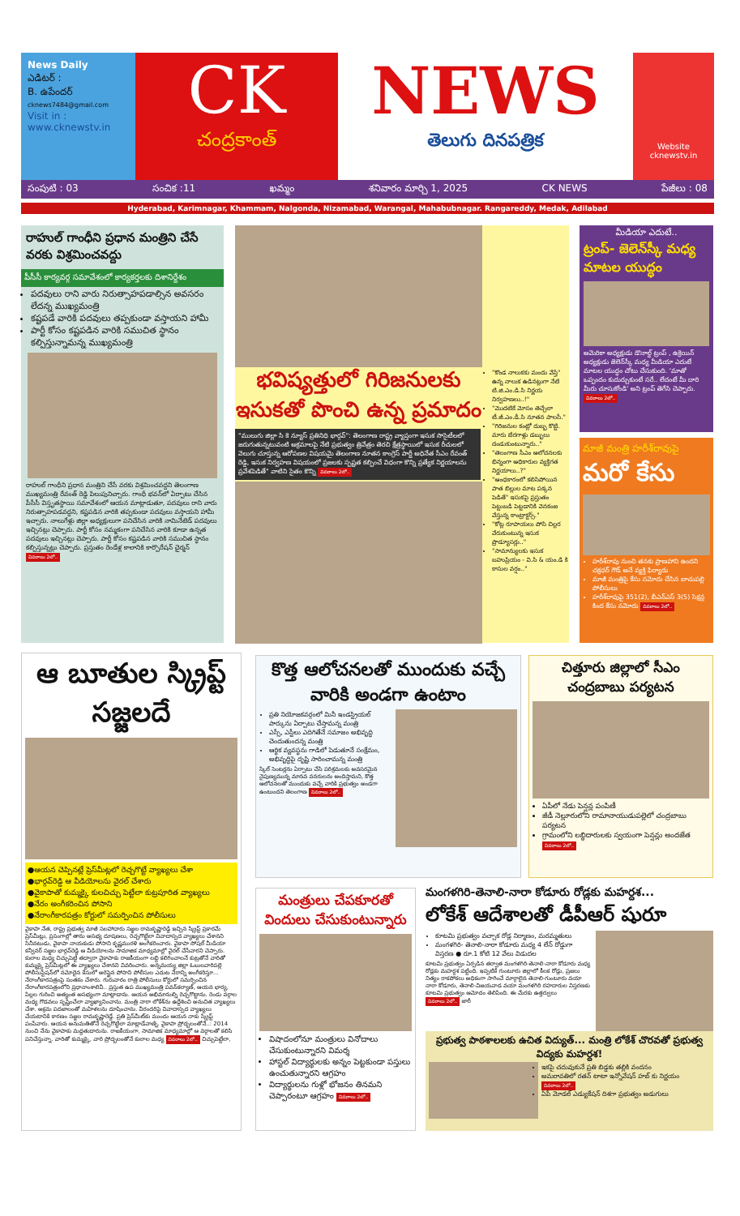News Daily
ఎడిటర్ :
B. ఉపేందర్
cknews7484@gmail.com
Visit in :
www.cknewstv.in
CK
చంద్రకాంత్
NEWS
తెలుగు దినపత్రిక
Website
cknewstv.in
సంపుటి : 03 సంచిక :11 ఖమ్మం శనివారం మార్చి 1, 2025 CK NEWS పేజీలు : 08
Hyderabad, Karimnagar, Khammam, Nalgonda, Nizamabad, Warangal, Mahabubnagar. Rangareddy, Medak, Adilabad
రాహుల్ గాంధీని ప్రధాన మంత్రిని చేసే వరకు విశ్రమించవద్దు
పీసీసీ కార్యవర్గ సమావేశంలో కార్యకర్తలకు దిశానిర్దేశం
పదవులు రాని వారు నిరుత్సాహపడాల్సిన అవసరం లేదన్న ముఖ్యమంత్రి
కష్టపడే వారికి పదవులు తప్పకుండా వస్తాయని హామీ
పార్టీ కోసం కష్టపడిన వారికి సముచిత స్థానం కల్పిస్తున్నామన్న ముఖ్యమంత్రి
రాహుల్ గాంధీని ప్రధాన మంత్రిని చేసే వరకు విశ్రమించవద్దని తెలంగాణ ముఖ్యమంత్రి రేవంత్ రెడ్డి పిలుపునిచ్చారు. గాంధీ భవన్‌లో ఏర్పాటు చేసిన పీసీసీ విస్తృతస్థాయి సమావేశంలో ఆయన మాట్లాడుతూ, పదవులు రాని వారు నిరుత్సాహపడవద్దని, కష్టపడిన వారికి తప్పకుండా పదవులు వస్తాయని హామీ ఇచ్చారు. నాలుగేళ్లు జిల్లా అధ్యక్షులుగా పనిచేసిన వారికి నామినేటెడ్ పదవులు ఇచ్చినట్లు చెప్పారు. పార్టీ కోసం నమ్మకంగా పనిచేసిన వారికి కూడా ఉన్నత పదవులు ఇచ్చినట్లు చెప్పారు. పార్టీ కోసం కష్టపడిన వారికి సముచిత స్థానం కల్పిస్తున్నట్లు చెప్పారు. ప్రస్తుతం రెండేళ్ల కాలానికి కార్పొరేషన్ ఛైర్మన్ వివరాలు 2లో..
భవిష్యత్తులో గిరిజనులకు ఇసుకతో పొంచి ఉన్న ప్రమాదం
"ములుగు జిల్లా సి కె న్యూస్ ప్రతినిధి భార్గవ్": తెలంగాణ రాష్ట్ర వ్యాప్తంగా ఇసుక సొసైటీలలో జరుగుతున్నటువంటి అక్రమాలపై నేటి ప్రభుత్వం త్రివేత్రం తెరచి క్షేత్రస్థాయిలో ఇసుక రీచులలో వెలుగు చూస్తున్న ఆరోపణల విషయమై తెలంగాణ నూతన కాంగ్రెస్ పార్టీ అధినేత సీఎం రేవంత్ రెడ్డి, ఇసుక నిర్వహణ విషయంలో ప్రజలకు స్పష్టత కల్పించే విధంగా కొన్ని ప్రత్యేక నిర్ణయాలను ప్రవేశపెడితే" వాటిని సైతం కొన్ని వివరాలు 2లో..
"కొండ నాలుకకు మందు వేస్తే" ఉన్న నాలుక ఉడినట్లుగా నేటి టి.జి.ఎం.డి.సి నిర్ణయ నిర్వహణలు..!"
"మొదటికే మోసం తెచ్చేలా టీ.జీ.ఎం.డీ.సి నూతన పాలసీ."
"గిరిజనుల కంట్లో దుబ్బ కొట్టి. మారు బేరగాళ్లు డబ్బులు దండుకుంటున్నారు.."
"తెలంగాణ సీఎం ఆలోచనలకు భిన్నంగా అధికారుల వ్యక్తిగత నిర్ణయాలు..?"
"అంధకారంలో కలిసిపోయిన పాత బిల్లుల మాట పక్కన పెడితే" ఇసుకపై ప్రస్తుతం పెట్టుబడి పెట్టడానికి వెనకంజ వేస్తున్న కాంట్రాక్టర్స్."
"కోట్ల రూపాయలు పోసి చిల్లర వేరుకుంటున్న ఇసుక ప్రొడ్యూసర్లు.."
"సామాన్యులకు ఇసుక బహుప్రియం - వి.సి & యం.డి కి కాసుల వర్షం.."
మీడియా ఎదుటే..
ట్రంప్- జెలెన్‌స్కీ మధ్య మాటల యుద్ధం
అమెరికా అధ్యక్షుడు డొనాల్డ్ ట్రంప్ , ఉక్రెయిన్ అధ్యక్షుడు జెలెన్‌స్కీ మధ్య మీడియా ఎదుటే మాటల యుద్ధం చోటు చేసుకుంది. 'మాతో ఒప్పందం కుదుర్చుకుంటే సరే.. లేదంటే మీ దారి మీరు చూసుకోండి' అని ట్రంప్ తెగేసి చెప్పారు. వివరాలు 2లో..
మాజీ మంత్రి హరీశ్‌రావుపై
మరో కేసు
హరీశ్‌రావు నుంచి తనకు ప్రాణహాని ఉందని చక్రధర్ గౌడ్ అనే వ్యక్తి ఫిర్యాదు
మాజీ మంత్రిపై కేసు నమోదు చేసిన బాచుపల్లి పోలీసులు
హరీశ్‌రావుపై 351(2), బీఎన్ఎస్ 3(5) సెక్షన్ల కింద కేసు నమోదు వివరాలు 2లో..
ఆ బూతుల స్క్రిప్ట్ సజ్జలదే
●ఆయన చెప్పినట్లే ప్రెస్‌మీట్లలో రెచ్చగొట్టే వ్యాఖ్యలు చేశా
●భార్గవ్‌రెడ్డి ఆ వీడియోలను వైరల్ చేశారు
●వైకాపాతో కుమ్మక్కై కులచిచ్చు పెట్టేలా కుట్రపూరిత వ్యాఖ్యలు
●నేరం అంగీకరించిన పోసాని
●నేరాంగీకారపత్రం కోర్టులో సమర్పించిన పోలీసులు
వైకాపా నేత, రాష్ట్ర ప్రభుత్వ మాజీ సలహాదారు సజ్జల రామకృష్ణారెడ్డి ఇచ్చిన స్క్రిప్ట్ ప్రకారమే ప్రెస్‌మీట్లు, ప్రసంగాల్లో తాను అసభ్య దూషణలు, రెచ్చగొట్టేలా వివాదాస్పద వ్యాఖ్యలు చేశానని సినీనటుడు, వైకాపా నాయకుడు పోసాని కృష్ణమురళి అంగీకరించారు. వైకాపా సోషల్ మీడియా కన్వీనర్ సజ్జల భార్గవ్‌రెడ్డి ఆ వీడియోలను సామాజిక మాధ్యమాల్లో వైరల్ చేసేవారని చెప్పారు. కులాల మధ్య చిచ్చుపెట్టి తద్వారా వైకాపాకు రాజకీయంగా లబ్ధి కలిగించాలనే కుట్రతోనే వారితో కుమ్మక్కై ప్రెస్‌మీట్లలో ఈ వ్యాఖ్యలు చేశానని వివరించారు. అన్నమయ్య జిల్లా ఓబులవారిపల్లె పోలీసుస్టేషన్‌లో నమోదైన కేసులో అరెస్టైన పోసాని పోలీసుల ఎదుట నేరాన్ని అంగీకరిస్తూ... నేరాంగీకారపత్రంపై సంతకం చేశారు. గురువారం రాత్రి పోలీసులు కోర్టులో సమర్పించిన నేరాంగీకారపత్రంలోని ప్రధానాంశాలివీ.. ప్రస్తుత ఉప ముఖ్యమంత్రి పవన్‌కల్యాణ్, ఆయన భార్య, పిల్లల గురించి అత్యంత అసభ్యంగా మాట్లాడాను. ఆయన అభిమానుల్ని రెచ్చగొట్టాను. రెండు వర్గాల మధ్య గొడవలు సృష్టించేలా వ్యాఖ్యానించాను. మంత్రి నారా లోకేశ్‌ను ఉద్దేశించి అనుచిత వ్యాఖ్యలు చేశా. అక్రమ పదజాలంతో మహిళలను దూషించాను. వీరందరిపై వివాదాస్పద వ్యాఖ్యలు చేయటానికి కారణం సజ్జల రామకృష్ణారెడ్డే. ప్రతి ప్రెస్‌మీట్‌కు ముందు ఆయన నాకు స్క్రిప్ట్ పంపేవారు. ఆయన అనుమతితోనే రెచ్చగొట్టేలా మాట్లాడేవాణ్ని. వైకాపా ప్రోద్బలంతోనే..: 2014 నుంచి నేను వైకాపాకు మద్దతుదారును. రాజకీయంగా, సామాజిక మాధ్యమాల్లో ఆ వర్గాలతో కలిసి పనిచేస్తున్నా. వారితో కుమ్మక్కై, వారి ప్రోద్బలంతోనే కులాల మధ్య వివరాలు 2లో.. చిచ్చుపెట్టేలా,
కొత్త ఆలోచనలతో ముందుకు వచ్చే వారికి అండగా ఉంటాం
ప్రతి నియోజకవర్గంలో మినీ ఇండస్ట్రియల్ పార్కును ఏర్పాటు చేస్తామన్న మంత్రి
ఎస్సీ, ఎస్టీలు ఎదిగితేనే సమాజం అభివృద్ధి చెందుతుందన్న మంత్రి
ఆర్థిక వ్యవస్థను గాడిలో పెడుతూనే సంక్షేమం, అభివృద్ధిపై దృష్టి సారించామన్న మంత్రి
స్కిల్ సెంటర్లను ఏర్పాటు చేసి పరిశ్రమలకు అవసరమైన నైపుణ్యమున్న మానవ వనరులను అందిస్తామని, కొత్త ఆలోచనలతో ముందుకు వచ్చే వారికి ప్రభుత్వం అండగా ఉంటుందని తెలంగాణ వివరాలు 2లో..
చిత్తూరు జిల్లాలో సీఎం చంద్రబాబు పర్యటన
ఏపీలో నేడు పెన్షన్ల పంపిణీ
జీడీ నెల్లూరులోని రామానాయుడుపల్లెలో చంద్రబాబు పర్యటన
గ్రామంలోని లబ్ధిదారులకు స్వయంగా పెన్షన్లు అందజేత వివరాలు 2లో..
మంత్రులు చేపకూరతో విందులు చేసుకుంటున్నారు
విషాదంలోనూ మంత్రులు వినోదాలు చేసుకుంటున్నారని విమర్శ
హాస్టల్ విద్యార్థులకు అన్నం పెట్టకుండా పస్తులు ఉంచుతున్నారని ఆగ్రహం
విద్యార్థులను గుళ్లో భోజనం తినమని చెప్పారంటూ ఆగ్రహం వివరాలు 2లో..
మంగళగిరి-తెనాలి-నారా కోడూరు రోడ్లకు మహర్దశ...
లోకేశ్ ఆదేశాలతో డీపీఆర్ షురూ
కూటమి ప్రభుత్వం వచ్చాక రోడ్ల నిర్మాణం, మరమ్మతులు
మంగళగిరి- తెనాలి-నారా కోడూరు మధ్య 4 లేన్ రోడ్డుగా విస్తరణ ● రూ.1 కోటి 12 వేలు విడుదల
కూటమి ప్రభుత్వం ఏర్పడిన తర్వాత మంగళగిరి-తెనాలి-నారా కోడూరు మధ్య రోడ్లకు మహర్దశ పట్టింది. ఇప్పటికే గుంటూరు జిల్లాలో కీలక రోడ్లు, ప్రజలు నిత్యం రాకపోకలు అధికంగా సాగించే మార్గాలైన తెనాలి-గుంటూరు వయా నారా కోడూరు, తెనాలి-విజయవాడ వయా మంగళగిరి రహదారుల విస్తరణకు కూటమి ప్రభుత్వం ఆమోదం తెలిపింది. ఈ మేరకు ఉత్తర్వులు వివరాలు 2లో.. జారీ
ప్రభుత్వ పాఠశాలలకు ఉచిత విద్యుత్... మంత్రి లోకేశ్ చొరవతో ప్రభుత్వ విద్యకు మహర్దశ!
ఇకపై చదువుకునే ప్రతి బిడ్డకు తల్లికి వందనం
అమరావతిలో రతన్ టాటా ఇన్నోవేషన్ హబ్ కు నిర్ణయం వివరాలు 2లో..
ఏపీ మోడల్ ఎడ్యుకేషన్ దిశగా ప్రభుత్వం అడుగులు